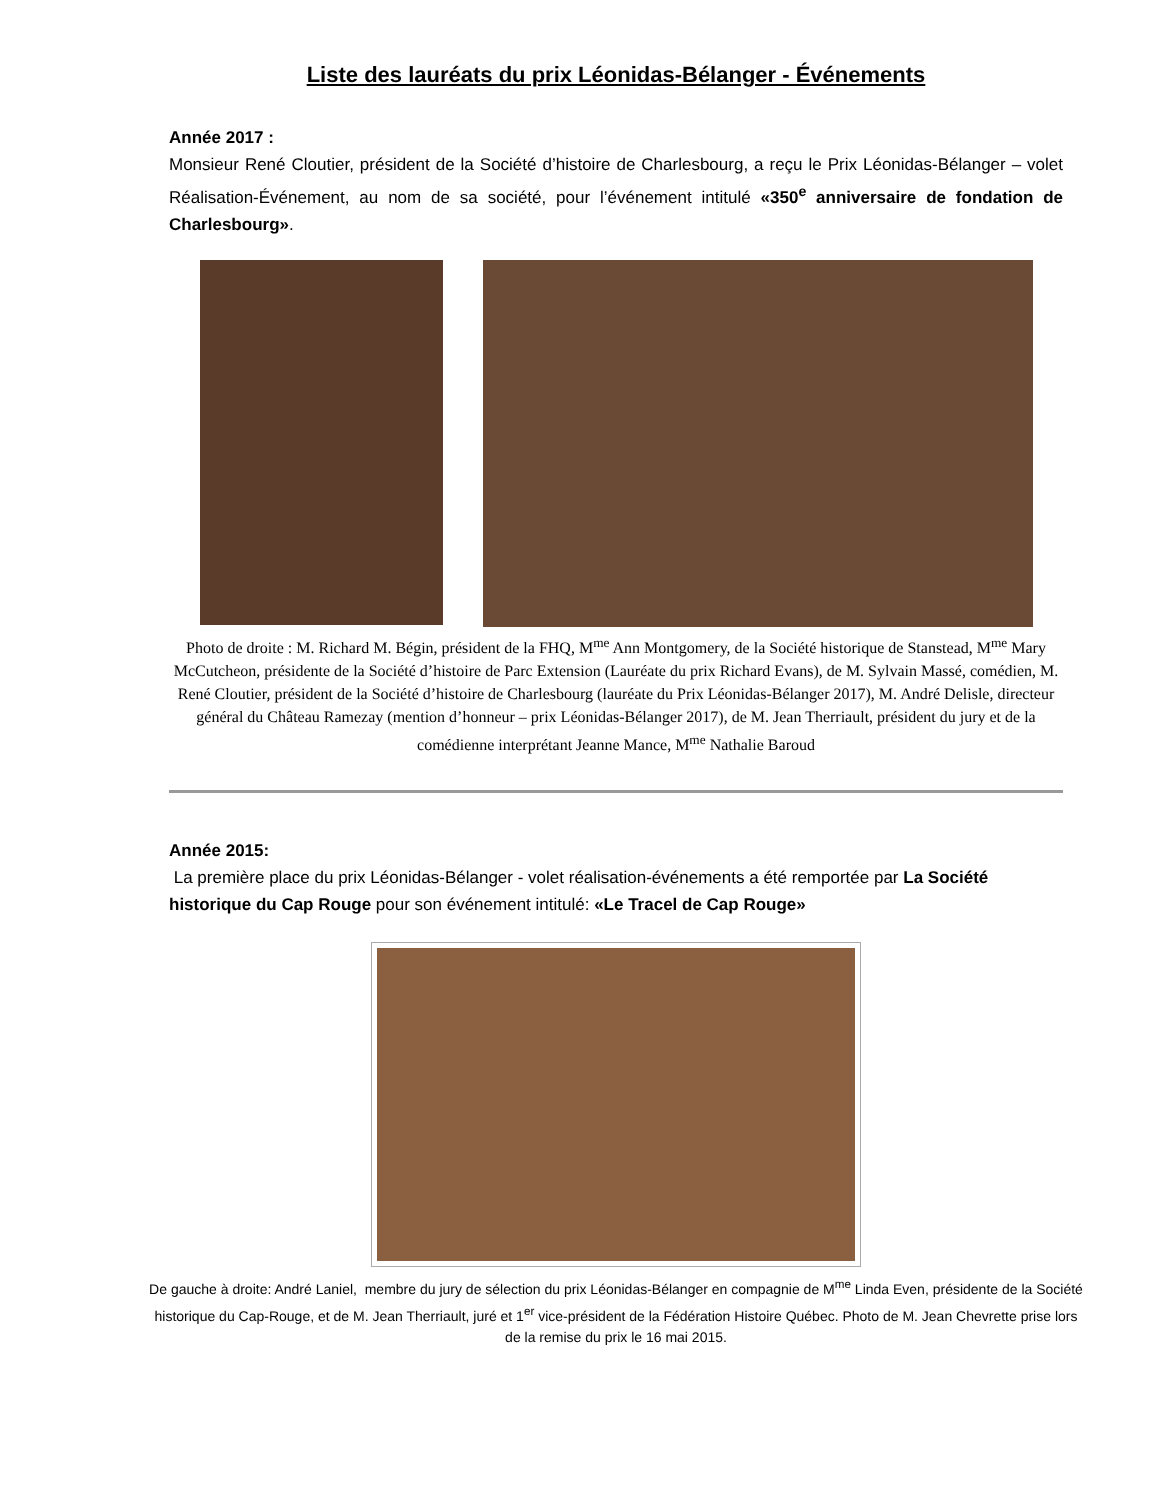Liste des lauréats du prix Léonidas-Bélanger - Événements
Année 2017 :
Monsieur René Cloutier, président de la Société d’histoire de Charlesbourg, a reçu le Prix Léonidas-Bélanger – volet Réalisation-Événement, au nom de sa société, pour l’événement intitulé «350<sup>e</sup> anniversaire de fondation de Charlesbourg».
Photo de droite : M. Richard M. Bégin, président de la FHQ, M<sup>me</sup> Ann Montgomery, de la Société historique de Stanstead, M<sup>me</sup> Mary McCutcheon, présidente de la Société d’histoire de Parc Extension (Lauréate du prix Richard Evans), de M. Sylvain Massé, comédien, M. René Cloutier, président de la Société d’histoire de Charlesbourg (lauréate du Prix Léonidas-Bélanger 2017), M. André Delisle, directeur général du Château Ramezay (mention d’honneur – prix Léonidas-Bélanger 2017), de M. Jean Therriault, président du jury et de la comédienne interprétant Jeanne Mance, M<sup>me</sup> Nathalie Baroud
Année 2015:
La première place du prix Léonidas-Bélanger - volet réalisation-événements a été remportée par La Société historique du Cap Rouge pour son événement intitulé: «Le Tracel de Cap Rouge»
De gauche à droite: André Laniel, membre du jury de sélection du prix Léonidas-Bélanger en compagnie de M<sup>me</sup> Linda Even, présidente de la Société historique du Cap-Rouge, et de M. Jean Therriault, juré et 1<sup>er</sup> vice-président de la Fédération Histoire Québec. Photo de M. Jean Chevrette prise lors de la remise du prix le 16 mai 2015.